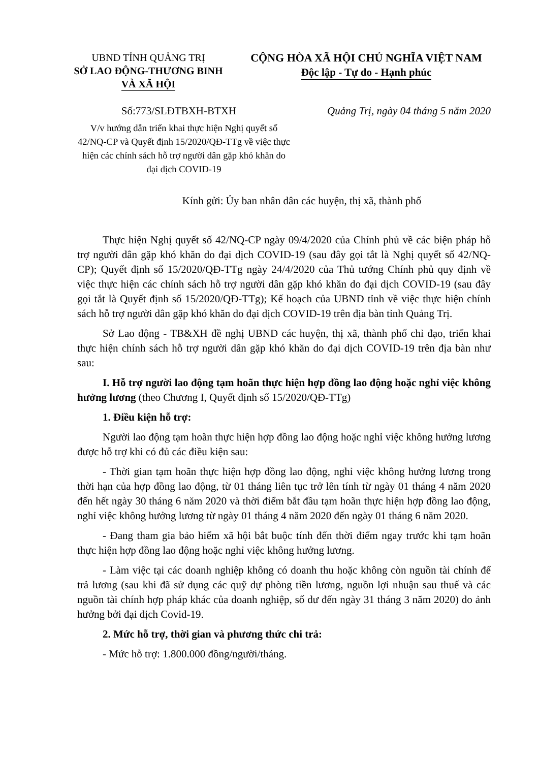UBND TỈNH QUẢNG TRỊ
SỞ LAO ĐỘNG-THƯƠNG BINH
VÀ XÃ HỘI
CỘNG HÒA XÃ HỘI CHỦ NGHĨA VIỆT NAM
Độc lập - Tự do - Hạnh phúc
Số:773/SLĐTBXH-BTXH Quảng Trị, ngày 04 tháng 5 năm 2020
V/v hướng dẫn triển khai thực hiện Nghị quyết số 42/NQ-CP và Quyết định 15/2020/QĐ-TTg về việc thực hiện các chính sách hỗ trợ người dân gặp khó khăn do đại dịch COVID-19
Kính gửi: Ủy ban nhân dân các huyện, thị xã, thành phố
Thực hiện Nghị quyết số 42/NQ-CP ngày 09/4/2020 của Chính phủ về các biện pháp hỗ trợ người dân gặp khó khăn do đại dịch COVID-19 (sau đây gọi tắt là Nghị quyết số 42/NQ-CP); Quyết định số 15/2020/QĐ-TTg ngày 24/4/2020 của Thủ tướng Chính phủ quy định về việc thực hiện các chính sách hỗ trợ người dân gặp khó khăn do đại dịch COVID-19 (sau đây gọi tắt là Quyết định số 15/2020/QĐ-TTg); Kế hoạch của UBND tỉnh về việc thực hiện chính sách hỗ trợ người dân gặp khó khăn do đại dịch COVID-19 trên địa bàn tỉnh Quảng Trị.
Sở Lao động - TB&XH đề nghị UBND các huyện, thị xã, thành phố chỉ đạo, triển khai thực hiện chính sách hỗ trợ người dân gặp khó khăn do đại dịch COVID-19 trên địa bàn như sau:
I. Hỗ trợ người lao động tạm hoãn thực hiện hợp đồng lao động hoặc nghỉ việc không hưởng lương (theo Chương I, Quyết định số 15/2020/QĐ-TTg)
1. Điều kiện hỗ trợ:
Người lao động tạm hoãn thực hiện hợp đồng lao động hoặc nghỉ việc không hưởng lương được hỗ trợ khi có đủ các điều kiện sau:
- Thời gian tạm hoãn thực hiện hợp đồng lao động, nghỉ việc không hưởng lương trong thời hạn của hợp đồng lao động, từ 01 tháng liên tục trở lên tính từ ngày 01 tháng 4 năm 2020 đến hết ngày 30 tháng 6 năm 2020 và thời điểm bắt đầu tạm hoãn thực hiện hợp đồng lao động, nghỉ việc không hưởng lương từ ngày 01 tháng 4 năm 2020 đến ngày 01 tháng 6 năm 2020.
- Đang tham gia bảo hiểm xã hội bắt buộc tính đến thời điểm ngay trước khi tạm hoãn thực hiện hợp đồng lao động hoặc nghỉ việc không hưởng lương.
- Làm việc tại các doanh nghiệp không có doanh thu hoặc không còn nguồn tài chính để trả lương (sau khi đã sử dụng các quỹ dự phòng tiền lương, nguồn lợi nhuận sau thuế và các nguồn tài chính hợp pháp khác của doanh nghiệp, số dư đến ngày 31 tháng 3 năm 2020) do ảnh hưởng bởi đại dịch Covid-19.
2. Mức hỗ trợ, thời gian và phương thức chi trả:
- Mức hỗ trợ: 1.800.000 đồng/người/tháng.